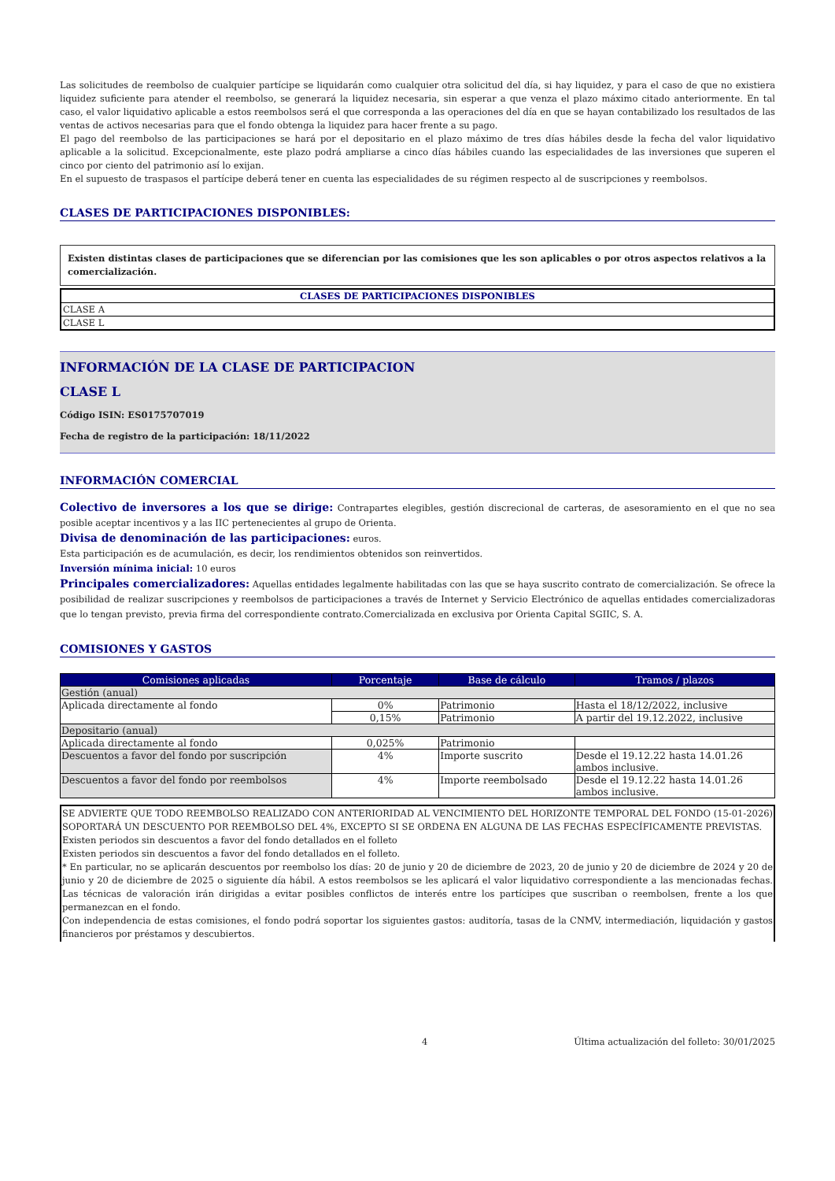Las solicitudes de reembolso de cualquier partícipe se liquidarán como cualquier otra solicitud del día, si hay liquidez, y para el caso de que no existiera liquidez suficiente para atender el reembolso, se generará la liquidez necesaria, sin esperar a que venza el plazo máximo citado anteriormente. En tal caso, el valor liquidativo aplicable a estos reembolsos será el que corresponda a las operaciones del día en que se hayan contabilizado los resultados de las ventas de activos necesarias para que el fondo obtenga la liquidez para hacer frente a su pago.
El pago del reembolso de las participaciones se hará por el depositario en el plazo máximo de tres días hábiles desde la fecha del valor liquidativo aplicable a la solicitud. Excepcionalmente, este plazo podrá ampliarse a cinco días hábiles cuando las especialidades de las inversiones que superen el cinco por ciento del patrimonio así lo exijan.
En el supuesto de traspasos el partícipe deberá tener en cuenta las especialidades de su régimen respecto al de suscripciones y reembolsos.
CLASES DE PARTICIPACIONES DISPONIBLES:
Existen distintas clases de participaciones que se diferencian por las comisiones que les son aplicables o por otros aspectos relativos a la comercialización.
| CLASES DE PARTICIPACIONES DISPONIBLES |
| CLASE A |
| CLASE L |
INFORMACIÓN DE LA CLASE DE PARTICIPACION
CLASE L
Código ISIN: ES0175707019
Fecha de registro de la participación: 18/11/2022
INFORMACIÓN COMERCIAL
Colectivo de inversores a los que se dirige: Contrapartes elegibles, gestión discrecional de carteras, de asesoramiento en el que no sea posible aceptar incentivos y a las IIC pertenecientes al grupo de Orienta.
Divisa de denominación de las participaciones: euros.
Esta participación es de acumulación, es decir, los rendimientos obtenidos son reinvertidos.
Inversión mínima inicial: 10 euros
Principales comercializadores: Aquellas entidades legalmente habilitadas con las que se haya suscrito contrato de comercialización. Se ofrece la posibilidad de realizar suscripciones y reembolsos de participaciones a través de Internet y Servicio Electrónico de aquellas entidades comercializadoras que lo tengan previsto, previa firma del correspondiente contrato.Comercializada en exclusiva por Orienta Capital SGIIC, S. A.
COMISIONES Y GASTOS
| Comisiones aplicadas | Porcentaje | Base de cálculo | Tramos / plazos |
| --- | --- | --- | --- |
| Gestión (anual) | | | |
| Aplicada directamente al fondo | 0% | Patrimonio | Hasta el 18/12/2022, inclusive |
| | 0,15% | Patrimonio | A partir del 19.12.2022, inclusive |
| Depositario (anual) | | | |
| Aplicada directamente al fondo | 0,025% | Patrimonio | |
| Descuentos a favor del fondo por suscripción | 4% | Importe suscrito | Desde el 19.12.22 hasta 14.01.26 ambos inclusive. |
| Descuentos a favor del fondo por reembolsos | 4% | Importe reembolsado | Desde el 19.12.22 hasta 14.01.26 ambos inclusive. |
SE ADVIERTE QUE TODO REEMBOLSO REALIZADO CON ANTERIORIDAD AL VENCIMIENTO DEL HORIZONTE TEMPORAL DEL FONDO (15-01-2026) SOPORTARÁ UN DESCUENTO POR REEMBOLSO DEL 4%, EXCEPTO SI SE ORDENA EN ALGUNA DE LAS FECHAS ESPECÍFICAMENTE PREVISTAS.
Existen periodos sin descuentos a favor del fondo detallados en el folleto
Existen periodos sin descuentos a favor del fondo detallados en el folleto.
* En particular, no se aplicarán descuentos por reembolso los días: 20 de junio y 20 de diciembre de 2023, 20 de junio y 20 de diciembre de 2024 y 20 de junio y 20 de diciembre de 2025 o siguiente día hábil. A estos reembolsos se les aplicará el valor liquidativo correspondiente a las mencionadas fechas. Las técnicas de valoración irán dirigidas a evitar posibles conflictos de interés entre los partícipes que suscriban o reembolsen, frente a los que permanezcan en el fondo.
Con independencia de estas comisiones, el fondo podrá soportar los siguientes gastos: auditoría, tasas de la CNMV, intermediación, liquidación y gastos financieros por préstamos y descubiertos.
4 Última actualización del folleto: 30/01/2025